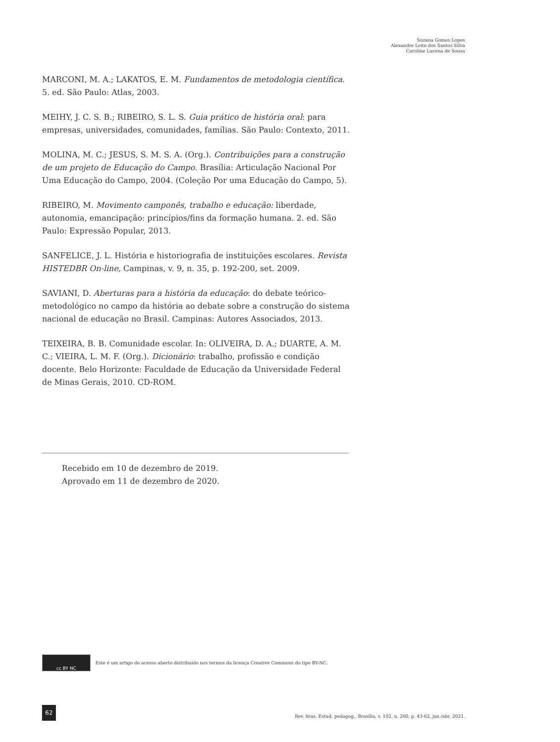Suzana Gomes Lopes
Alexandre Leite dos Santos Silva
Caroline Lucena de Sousa
MARCONI, M. A.; LAKATOS, E. M. Fundamentos de metodologia científica. 5. ed. São Paulo: Atlas, 2003.
MEIHY, J. C. S. B.; RIBEIRO, S. L. S. Guia prático de história oral: para empresas, universidades, comunidades, famílias. São Paulo: Contexto, 2011.
MOLINA, M. C.; JESUS, S. M. S. A. (Org.). Contribuições para a construção de um projeto de Educação do Campo. Brasília: Articulação Nacional Por Uma Educação do Campo, 2004. (Coleção Por uma Educação do Campo, 5).
RIBEIRO, M. Movimento camponês, trabalho e educação: liberdade, autonomia, emancipação: princípios/fins da formação humana. 2. ed. São Paulo: Expressão Popular, 2013.
SANFELICE, J. L. História e historiografia de instituições escolares. Revista HISTEDBR On-line, Campinas, v. 9, n. 35, p. 192-200, set. 2009.
SAVIANI, D. Aberturas para a história da educação: do debate teórico-metodológico no campo da história ao debate sobre a construção do sistema nacional de educação no Brasil. Campinas: Autores Associados, 2013.
TEIXEIRA, B. B. Comunidade escolar. In: OLIVEIRA, D. A.; DUARTE, A. M. C.; VIEIRA, L. M. F. (Org.). Dicionário: trabalho, profissão e condição docente. Belo Horizonte: Faculdade de Educação da Universidade Federal de Minas Gerais, 2010. CD-ROM.
Recebido em 10 de dezembro de 2019.
Aprovado em 11 de dezembro de 2020.
cc BY NC
Este é um artigo de acesso aberto distribuído nos termos da licença Creative Commons do tipo BY-NC.
62
Rev. bras. Estud. pedagog., Brasília, v. 102, n. 260, p. 43-62, jan./abr. 2021.